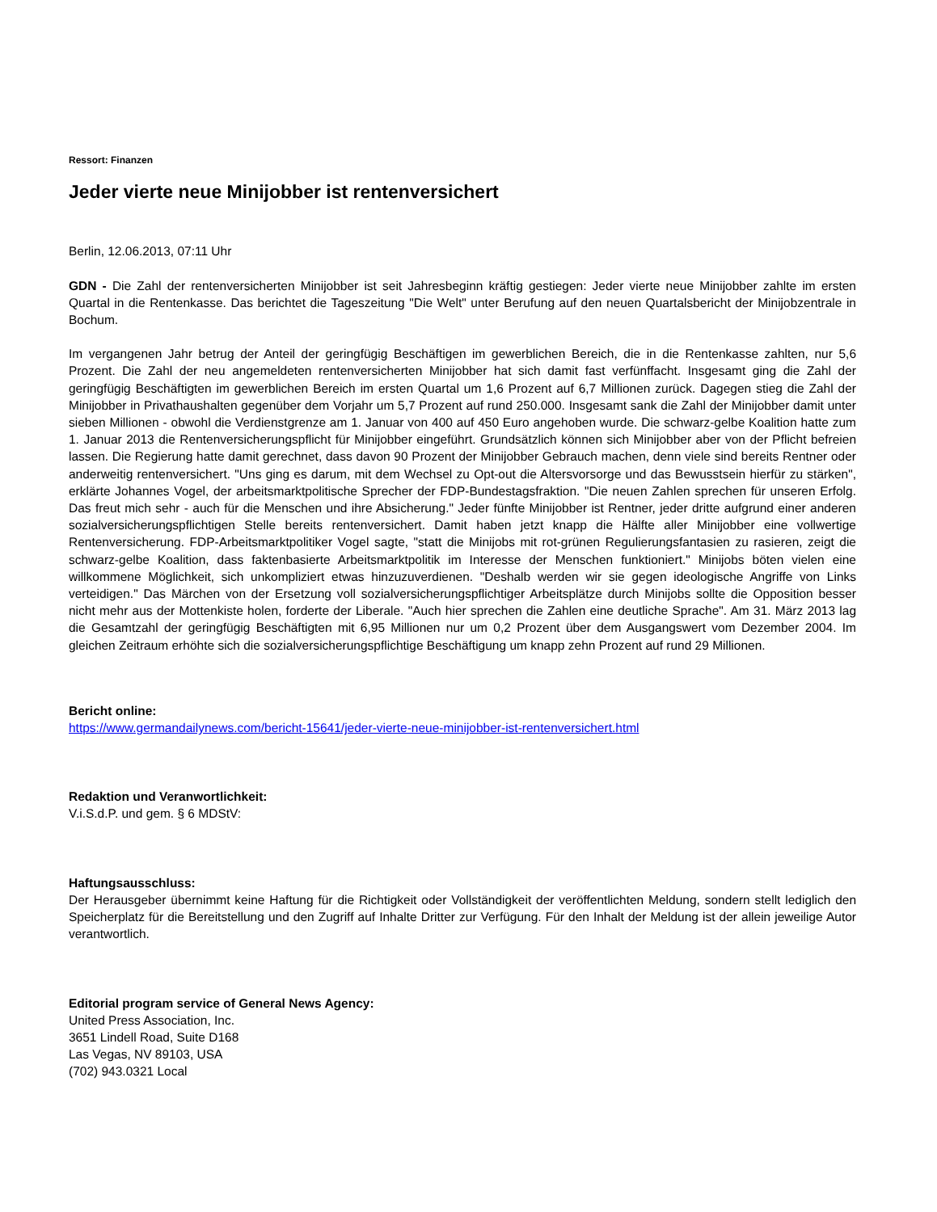Ressort: Finanzen
Jeder vierte neue Minijobber ist rentenversichert
Berlin, 12.06.2013, 07:11 Uhr
GDN - Die Zahl der rentenversicherten Minijobber ist seit Jahresbeginn kräftig gestiegen: Jeder vierte neue Minijobber zahlte im ersten Quartal in die Rentenkasse. Das berichtet die Tageszeitung "Die Welt" unter Berufung auf den neuen Quartalsbericht der Minijobzentrale in Bochum.
Im vergangenen Jahr betrug der Anteil der geringfügig Beschäftigen im gewerblichen Bereich, die in die Rentenkasse zahlten, nur 5,6 Prozent. Die Zahl der neu angemeldeten rentenversicherten Minijobber hat sich damit fast verfünffacht. Insgesamt ging die Zahl der geringfügig Beschäftigten im gewerblichen Bereich im ersten Quartal um 1,6 Prozent auf 6,7 Millionen zurück. Dagegen stieg die Zahl der Minijobber in Privathaushalten gegenüber dem Vorjahr um 5,7 Prozent auf rund 250.000. Insgesamt sank die Zahl der Minijobber damit unter sieben Millionen - obwohl die Verdienstgrenze am 1. Januar von 400 auf 450 Euro angehoben wurde. Die schwarz-gelbe Koalition hatte zum 1. Januar 2013 die Rentenversicherungspflicht für Minijobber eingeführt. Grundsätzlich können sich Minijobber aber von der Pflicht befreien lassen. Die Regierung hatte damit gerechnet, dass davon 90 Prozent der Minijobber Gebrauch machen, denn viele sind bereits Rentner oder anderweitig rentenversichert. "Uns ging es darum, mit dem Wechsel zu Opt-out die Altersvorsorge und das Bewusstsein hierfür zu stärken", erklärte Johannes Vogel, der arbeitsmarktpolitische Sprecher der FDP-Bundestagsfraktion. "Die neuen Zahlen sprechen für unseren Erfolg. Das freut mich sehr - auch für die Menschen und ihre Absicherung." Jeder fünfte Minijobber ist Rentner, jeder dritte aufgrund einer anderen sozialversicherungspflichtigen Stelle bereits rentenversichert. Damit haben jetzt knapp die Hälfte aller Minijobber eine vollwertige Rentenversicherung. FDP-Arbeitsmarktpolitiker Vogel sagte, "statt die Minijobs mit rot-grünen Regulierungsfantasien zu rasieren, zeigt die schwarz-gelbe Koalition, dass faktenbasierte Arbeitsmarktpolitik im Interesse der Menschen funktioniert." Minijobs böten vielen eine willkommene Möglichkeit, sich unkompliziert etwas hinzuzuverdienen. "Deshalb werden wir sie gegen ideologische Angriffe von Links verteidigen." Das Märchen von der Ersetzung voll sozialversicherungspflichtiger Arbeitsplätze durch Minijobs sollte die Opposition besser nicht mehr aus der Mottenkiste holen, forderte der Liberale. "Auch hier sprechen die Zahlen eine deutliche Sprache". Am 31. März 2013 lag die Gesamtzahl der geringfügig Beschäftigten mit 6,95 Millionen nur um 0,2 Prozent über dem Ausgangswert vom Dezember 2004. Im gleichen Zeitraum erhöhte sich die sozialversicherungspflichtige Beschäftigung um knapp zehn Prozent auf rund 29 Millionen.
Bericht online:
https://www.germandailynews.com/bericht-15641/jeder-vierte-neue-minijobber-ist-rentenversichert.html
Redaktion und Veranwortlichkeit:
V.i.S.d.P. und gem. § 6 MDStV:
Haftungsausschluss:
Der Herausgeber übernimmt keine Haftung für die Richtigkeit oder Vollständigkeit der veröffentlichten Meldung, sondern stellt lediglich den Speicherplatz für die Bereitstellung und den Zugriff auf Inhalte Dritter zur Verfügung. Für den Inhalt der Meldung ist der allein jeweilige Autor verantwortlich.
Editorial program service of General News Agency:
United Press Association, Inc.
3651 Lindell Road, Suite D168
Las Vegas, NV 89103, USA
(702) 943.0321 Local